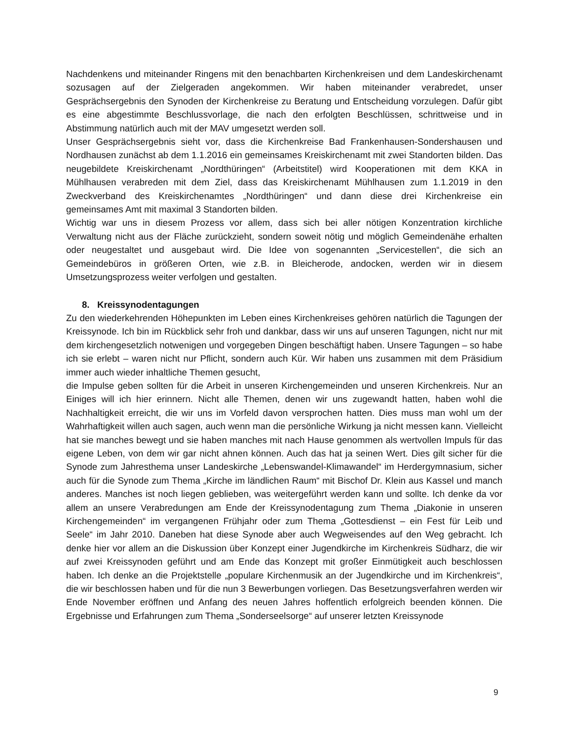Nachdenkens und miteinander Ringens mit den benachbarten Kirchenkreisen und dem Landeskirchenamt sozusagen auf der Zielgeraden angekommen. Wir haben miteinander verabredet, unser Gesprächsergebnis den Synoden der Kirchenkreise zu Beratung und Entscheidung vorzulegen. Dafür gibt es eine abgestimmte Beschlussvorlage, die nach den erfolgten Beschlüssen, schrittweise und in Abstimmung natürlich auch mit der MAV umgesetzt werden soll.
Unser Gesprächsergebnis sieht vor, dass die Kirchenkreise Bad Frankenhausen-Sondershausen und Nordhausen zunächst ab dem 1.1.2016 ein gemeinsames Kreiskirchenamt mit zwei Standorten bilden. Das neugebildete Kreiskirchenamt „Nordthüringen“ (Arbeitstitel) wird Kooperationen mit dem KKA in Mühlhausen verabreden mit dem Ziel, dass das Kreiskirchenamt Mühlhausen zum 1.1.2019 in den Zweckverband des Kreiskirchenamtes „Nordthüringen“ und dann diese drei Kirchenkreise ein gemeinsames Amt mit maximal 3 Standorten bilden.
Wichtig war uns in diesem Prozess vor allem, dass sich bei aller nötigen Konzentration kirchliche Verwaltung nicht aus der Fläche zurückzieht, sondern soweit nötig und möglich Gemeindenähe erhalten oder neugestaltet und ausgebaut wird. Die Idee von sogenannten „Servicestellen“, die sich an Gemeindebüros in größeren Orten, wie z.B. in Bleicherode, andocken, werden wir in diesem Umsetzungsprozess weiter verfolgen und gestalten.
8. Kreissynodentagungen
Zu den wiederkehrenden Höhepunkten im Leben eines Kirchenkreises gehören natürlich die Tagungen der Kreissynode. Ich bin im Rückblick sehr froh und dankbar, dass wir uns auf unseren Tagungen, nicht nur mit dem kirchengesetzlich notwenigen und vorgegeben Dingen beschäftigt haben. Unsere Tagungen – so habe ich sie erlebt – waren nicht nur Pflicht, sondern auch Kür. Wir haben uns zusammen mit dem Präsidium immer auch wieder inhaltliche Themen gesucht,
die Impulse geben sollten für die Arbeit in unseren Kirchengemeinden und unseren Kirchenkreis. Nur an Einiges will ich hier erinnern. Nicht alle Themen, denen wir uns zugewandt hatten, haben wohl die Nachhaltigkeit erreicht, die wir uns im Vorfeld davon versprochen hatten. Dies muss man wohl um der Wahrhaftigkeit willen auch sagen, auch wenn man die persönliche Wirkung ja nicht messen kann. Vielleicht hat sie manches bewegt und sie haben manches mit nach Hause genommen als wertvollen Impuls für das eigene Leben, von dem wir gar nicht ahnen können. Auch das hat ja seinen Wert. Dies gilt sicher für die Synode zum Jahresthema unser Landeskirche „Lebenswandel-Klimawandel“ im Herdergymnasium, sicher auch für die Synode zum Thema „Kirche im ländlichen Raum“ mit Bischof Dr. Klein aus Kassel und manch anderes. Manches ist noch liegen geblieben, was weitergeführt werden kann und sollte. Ich denke da vor allem an unsere Verabredungen am Ende der Kreissynodentagung zum Thema „Diakonie in unseren Kirchengemeinden“ im vergangenen Frühjahr oder zum Thema „Gottesdienst – ein Fest für Leib und Seele“ im Jahr 2010. Daneben hat diese Synode aber auch Wegweisendes auf den Weg gebracht. Ich denke hier vor allem an die Diskussion über Konzept einer Jugendkirche im Kirchenkreis Südharz, die wir auf zwei Kreissynoden geführt und am Ende das Konzept mit großer Einmütigkeit auch beschlossen haben. Ich denke an die Projektstelle „populare Kirchenmusik an der Jugendkirche und im Kirchenkreis“, die wir beschlossen haben und für die nun 3 Bewerbungen vorliegen. Das Besetzungsverfahren werden wir Ende November eröffnen und Anfang des neuen Jahres hoffentlich erfolgreich beenden können. Die Ergebnisse und Erfahrungen zum Thema „Sonderseelsorge“ auf unserer letzten Kreissynode
9